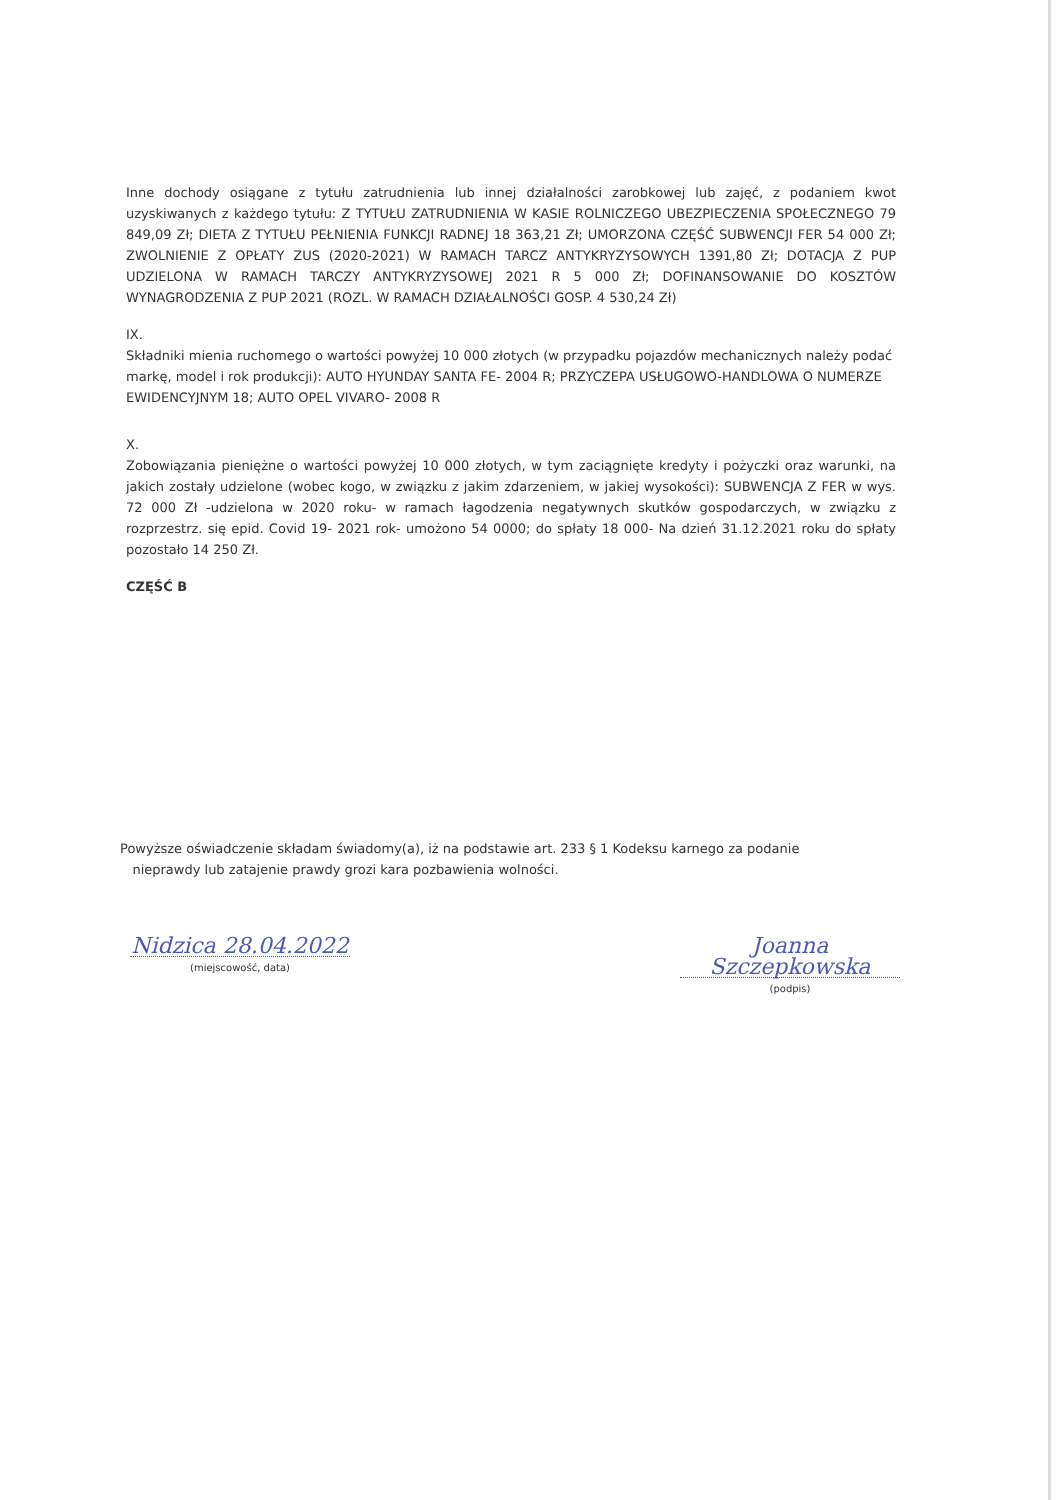Inne dochody osiągane z tytułu zatrudnienia lub innej działalności zarobkowej lub zajęć, z podaniem kwot uzyskiwanych z każdego tytułu: Z TYTUŁU ZATRUDNIENIA W KASIE ROLNICZEGO UBEZPIECZENIA SPOŁECZNEGO 79 849,09 Zł; DIETA Z TYTUŁU PEŁNIENIA FUNKCJI RADNEJ 18 363,21 Zł; UMORZONA CZĘŚĆ SUBWENCJI FER 54 000 Zł; ZWOLNIENIE Z OPŁATY ZUS (2020-2021) W RAMACH TARCZ ANTYKRYZYSOWYCH 1391,80 Zł; DOTACJA Z PUP UDZIELONA W RAMACH TARCZY ANTYKRYZYSOWEJ 2021 R 5 000 Zł; DOFINANSOWANIE DO KOSZTÓW WYNAGRODZENIA Z PUP 2021 (ROZL. W RAMACH DZIAŁALNOŚCI GOSP. 4 530,24 Zł)
IX.
Składniki mienia ruchomego o wartości powyżej 10 000 złotych (w przypadku pojazdów mechanicznych należy podać markę, model i rok produkcji): AUTO HYUNDAY SANTA FE- 2004 R; PRZYCZEPA USŁUGOWO-HANDLOWA O NUMERZE EWIDENCYJNYM 18; AUTO OPEL VIVARO- 2008 R
X.
Zobowiązania pieniężne o wartości powyżej 10 000 złotych, w tym zaciągnięte kredyty i pożyczki oraz warunki, na jakich zostały udzielone (wobec kogo, w związku z jakim zdarzeniem, w jakiej wysokości): SUBWENCJA Z FER w wys. 72 000 Zł -udzielona w 2020 roku- w ramach łagodzenia negatywnych skutków gospodarczych, w związku z rozprzestrz. się epid. Covid 19- 2021 rok- umożono 54 0000; do spłaty 18 000- Na dzień 31.12.2021 roku do spłaty pozostało 14 250 Zł.
CZĘŚĆ B
Powyższe oświadczenie składam świadomy(a), iż na podstawie art. 233 § 1 Kodeksu karnego za podanie
nieprawdy lub zatajenie prawdy grozi kara pozbawienia wolności.
Nidzica 28.04.2022
(miejscowość, data)
Joanna Szczepkowska
(podpis)